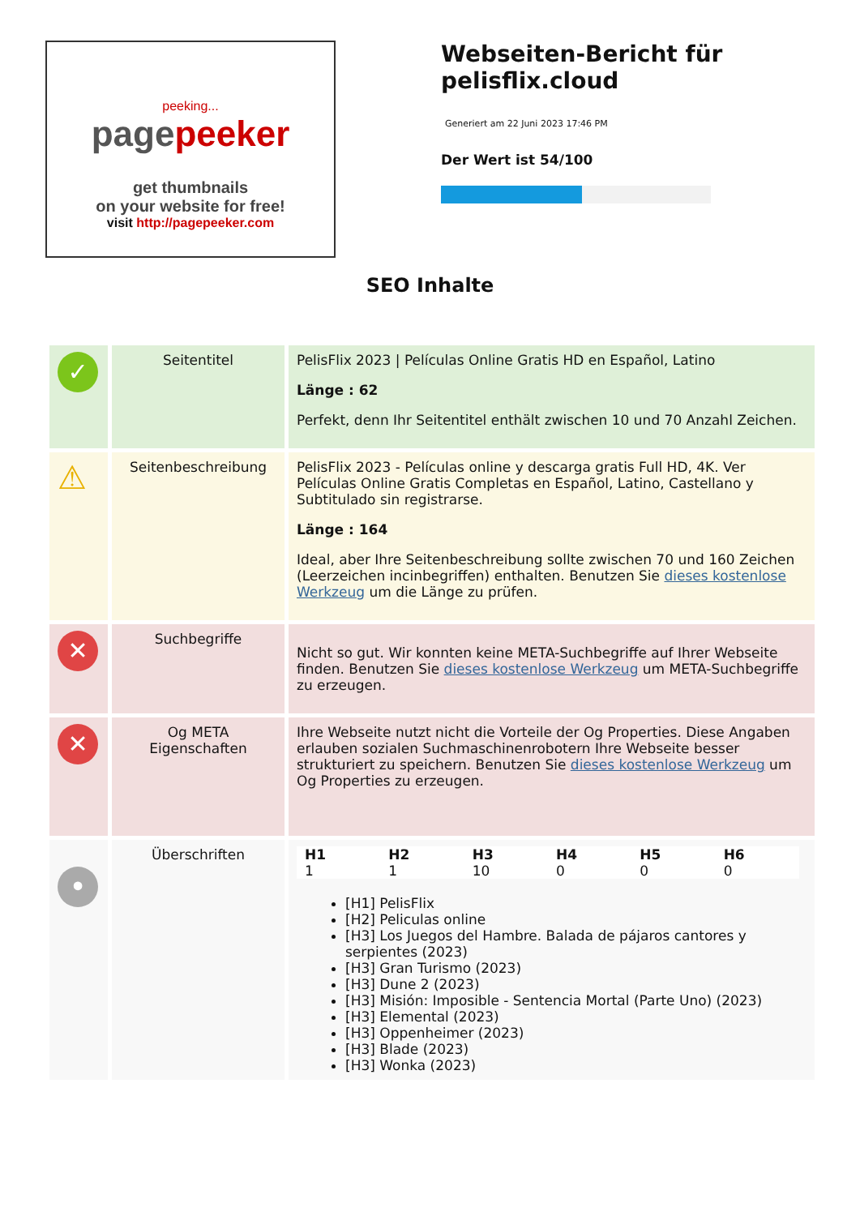peeking...
pagepeeker
get thumbnails
on your website for free!
visit http://pagepeeker.com
Webseiten-Bericht für pelisflix.cloud
Generiert am 22 Juni 2023 17:46 PM
Der Wert ist 54/100
SEO Inhalte
| ✓ | Seitentitel | PelisFlix 2023 / Películas Online Gratis HD en Español, Latino Länge : 62 Perfekt, denn Ihr Seitentitel enthält zwischen 10 und 70 Anzahl Zeichen. |
| ⚠ | Seitenbeschreibung | PelisFlix 2023 - Películas online y descarga gratis Full HD, 4K. Ver Películas Online Gratis Completas en Español, Latino, Castellano y Subtitulado sin registrarse. Länge : 164 Ideal, aber Ihre Seitenbeschreibung sollte zwischen 70 und 160 Zeichen (Leerzeichen incinbegriffen) enthalten. Benutzen Sie dieses kostenlose Werkzeug um die Länge zu prüfen. |
| ✕ | Suchbegriffe | Nicht so gut. Wir konnten keine META-Suchbegriffe auf Ihrer Webseite finden. Benutzen Sie dieses kostenlose Werkzeug um META-Suchbegriffe zu erzeugen. |
| ✕ | Og META Eigenschaften | Ihre Webseite nutzt nicht die Vorteile der Og Properties. Diese Angaben erlauben sozialen Suchmaschinenrobotern Ihre Webseite besser strukturiert zu speichern. Benutzen Sie dieses kostenlose Werkzeug um Og Properties zu erzeugen. |
| • | Überschriften | / H1 / H2 / H3 / H4 / H5 / H6 / / --- / --- / --- / --- / --- / --- / / 1 / 1 / 10 / 0 / 0 / 0 / [H1] PelisFlix [H2] Peliculas online [H3] Los Juegos del Hambre. Balada de pájaros cantores y serpientes (2023) [H3] Gran Turismo (2023) [H3] Dune 2 (2023) [H3] Misión: Imposible - Sentencia Mortal (Parte Uno) (2023) [H3] Elemental (2023) [H3] Oppenheimer (2023) [H3] Blade (2023) [H3] Wonka (2023) |